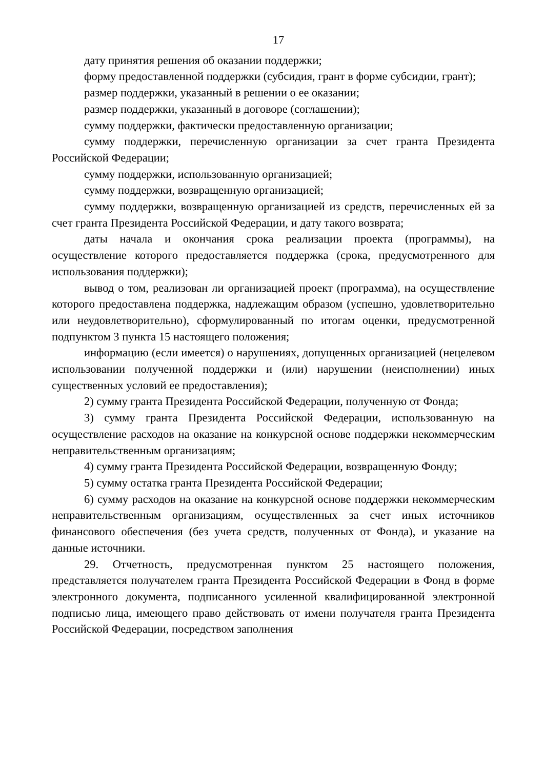17
дату принятия решения об оказании поддержки;
форму предоставленной поддержки (субсидия, грант в форме субсидии, грант);
размер поддержки, указанный в решении о ее оказании;
размер поддержки, указанный в договоре (соглашении);
сумму поддержки, фактически предоставленную организации;
сумму поддержки, перечисленную организации за счет гранта Президента Российской Федерации;
сумму поддержки, использованную организацией;
сумму поддержки, возвращенную организацией;
сумму поддержки, возвращенную организацией из средств, перечисленных ей за счет гранта Президента Российской Федерации, и дату такого возврата;
даты начала и окончания срока реализации проекта (программы), на осуществление которого предоставляется поддержка (срока, предусмотренного для использования поддержки);
вывод о том, реализован ли организацией проект (программа), на осуществление которого предоставлена поддержка, надлежащим образом (успешно, удовлетворительно или неудовлетворительно), сформулированный по итогам оценки, предусмотренной подпунктом 3 пункта 15 настоящего положения;
информацию (если имеется) о нарушениях, допущенных организацией (нецелевом использовании полученной поддержки и (или) нарушении (неисполнении) иных существенных условий ее предоставления);
2) сумму гранта Президента Российской Федерации, полученную от Фонда;
3) сумму гранта Президента Российской Федерации, использованную на осуществление расходов на оказание на конкурсной основе поддержки некоммерческим неправительственным организациям;
4) сумму гранта Президента Российской Федерации, возвращенную Фонду;
5) сумму остатка гранта Президента Российской Федерации;
6) сумму расходов на оказание на конкурсной основе поддержки некоммерческим неправительственным организациям, осуществленных за счет иных источников финансового обеспечения (без учета средств, полученных от Фонда), и указание на данные источники.
29. Отчетность, предусмотренная пунктом 25 настоящего положения, представляется получателем гранта Президента Российской Федерации в Фонд в форме электронного документа, подписанного усиленной квалифицированной электронной подписью лица, имеющего право действовать от имени получателя гранта Президента Российской Федерации, посредством заполнения